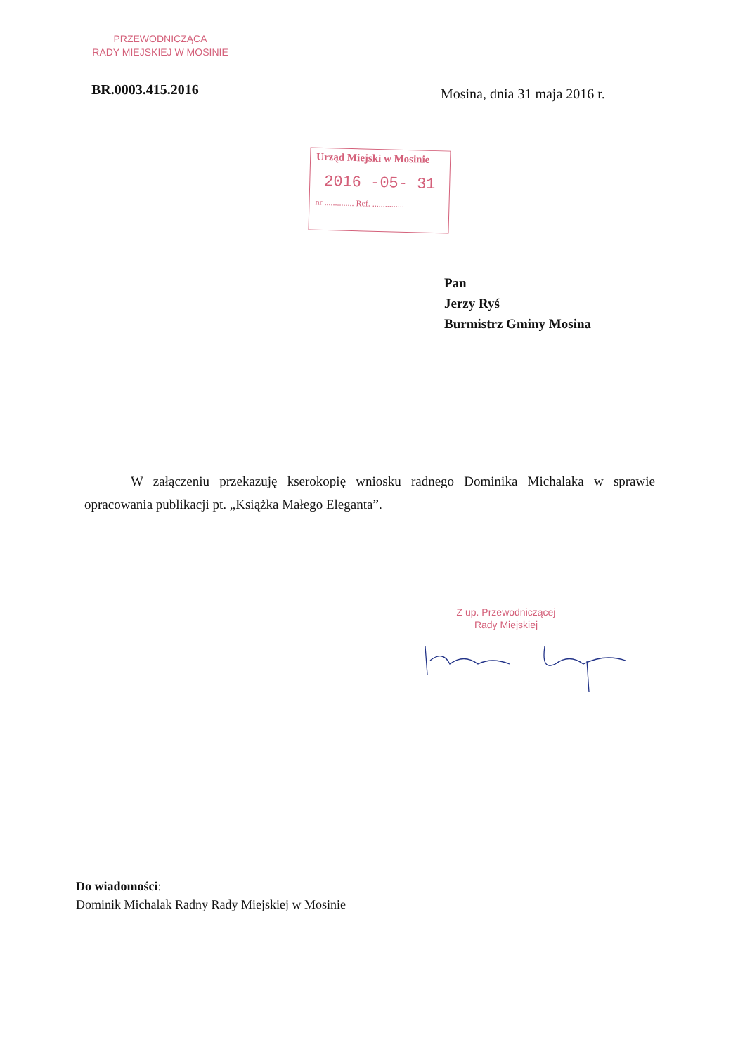PRZEWODNICZĄCA
RADY MIEJSKIEJ W MOSINIE
BR.0003.415.2016 Mosina, dnia 31 maja 2016 r.
Urząd Miejski w Mosinie
2016 -05- 31
nr .............. Ref. ...............
Pan
Jerzy Ryś
Burmistrz Gminy Mosina
W załączeniu przekazuję kserokopię wniosku radnego Dominika Michalaka w sprawie opracowania publikacji pt. „Książka Małego Eleganta”.
Z up. Przewodniczącej
Rady Miejskiej
Do wiadomości:
Dominik Michalak Radny Rady Miejskiej w Mosinie